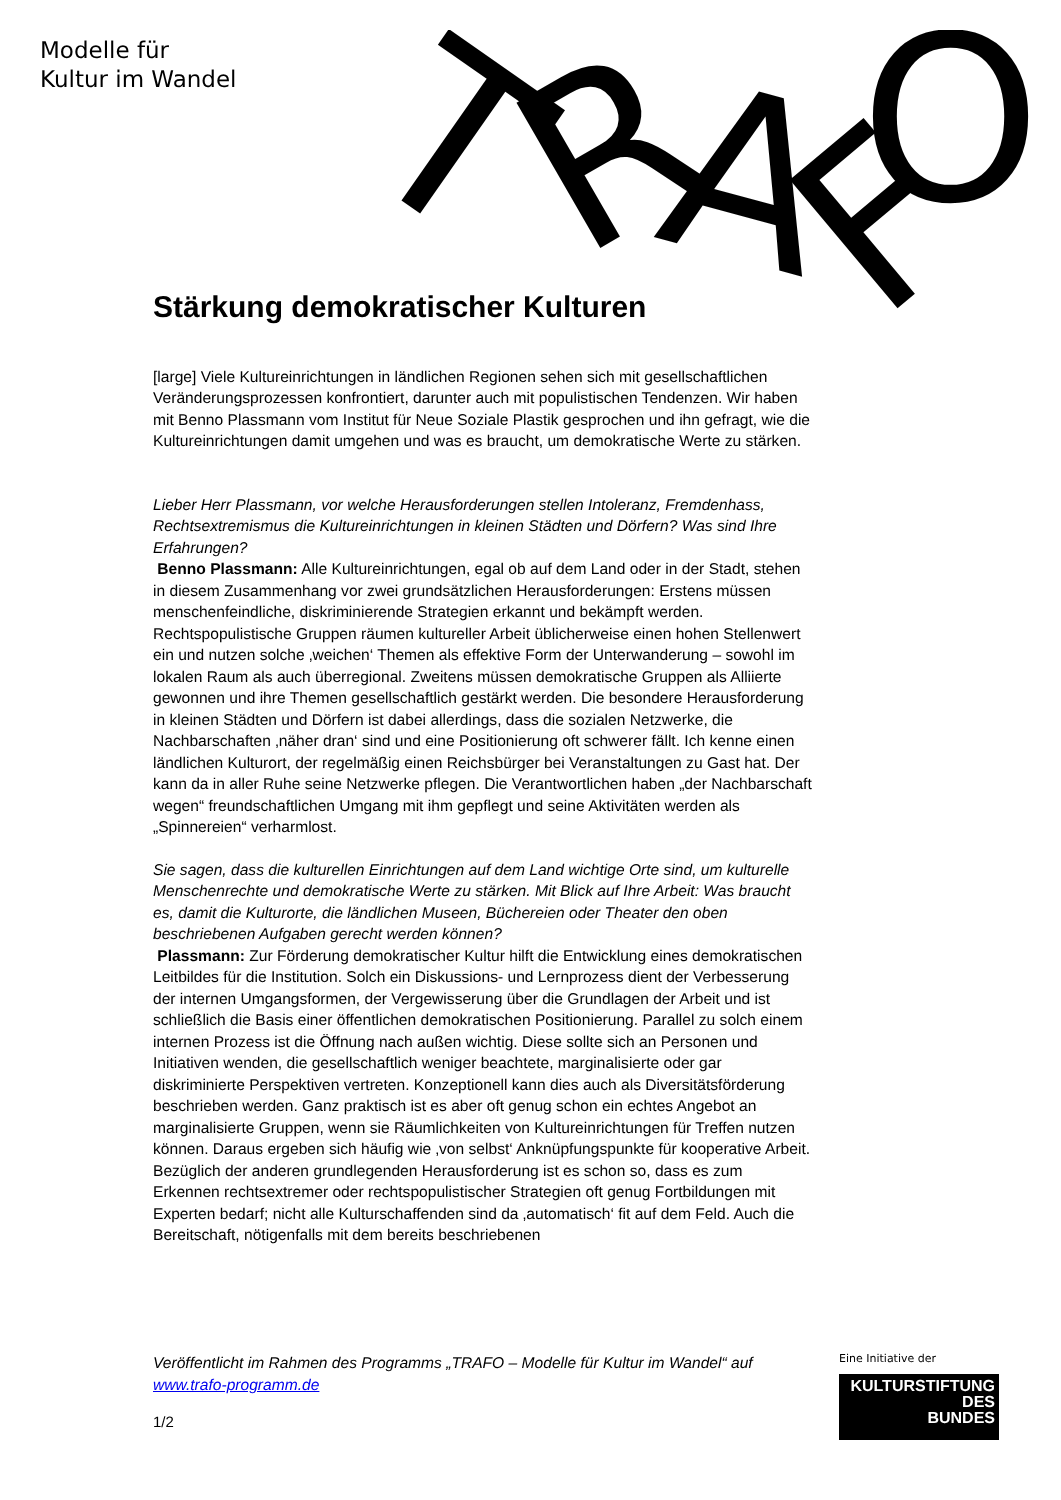Modelle für
Kultur im Wandel
T
R
A
F
O
Stärkung demokratischer Kulturen
[large] Viele Kultureinrichtungen in ländlichen Regionen sehen sich mit gesellschaftlichen Veränderungsprozessen konfrontiert, darunter auch mit populistischen Tendenzen. Wir haben mit Benno Plassmann vom Institut für Neue Soziale Plastik gesprochen und ihn gefragt, wie die Kultureinrichtungen damit umgehen und was es braucht, um demokratische Werte zu stärken.
Lieber Herr Plassmann, vor welche Herausforderungen stellen Intoleranz, Fremdenhass, Rechtsextremismus die Kultureinrichtungen in kleinen Städten und Dörfern? Was sind Ihre Erfahrungen?
Benno Plassmann: Alle Kultureinrichtungen, egal ob auf dem Land oder in der Stadt, stehen in diesem Zusammenhang vor zwei grundsätzlichen Herausforderungen: Erstens müssen menschenfeindliche, diskriminierende Strategien erkannt und bekämpft werden. Rechtspopulistische Gruppen räumen kultureller Arbeit üblicherweise einen hohen Stellenwert ein und nutzen solche ‚weichen‘ Themen als effektive Form der Unterwanderung – sowohl im lokalen Raum als auch überregional. Zweitens müssen demokratische Gruppen als Alliierte gewonnen und ihre Themen gesellschaftlich gestärkt werden. Die besondere Herausforderung in kleinen Städten und Dörfern ist dabei allerdings, dass die sozialen Netzwerke, die Nachbarschaften ‚näher dran‘ sind und eine Positionierung oft schwerer fällt. Ich kenne einen ländlichen Kulturort, der regelmäßig einen Reichsbürger bei Veranstaltungen zu Gast hat. Der kann da in aller Ruhe seine Netzwerke pflegen. Die Verantwortlichen haben „der Nachbarschaft wegen“ freundschaftlichen Umgang mit ihm gepflegt und seine Aktivitäten werden als „Spinnereien“ verharmlost.
Sie sagen, dass die kulturellen Einrichtungen auf dem Land wichtige Orte sind, um kulturelle Menschenrechte und demokratische Werte zu stärken. Mit Blick auf Ihre Arbeit: Was braucht es, damit die Kulturorte, die ländlichen Museen, Büchereien oder Theater den oben beschriebenen Aufgaben gerecht werden können?
Plassmann: Zur Förderung demokratischer Kultur hilft die Entwicklung eines demokratischen Leitbildes für die Institution. Solch ein Diskussions- und Lernprozess dient der Verbesserung der internen Umgangsformen, der Vergewisserung über die Grundlagen der Arbeit und ist schließlich die Basis einer öffentlichen demokratischen Positionierung. Parallel zu solch einem internen Prozess ist die Öffnung nach außen wichtig. Diese sollte sich an Personen und Initiativen wenden, die gesellschaftlich weniger beachtete, marginalisierte oder gar diskriminierte Perspektiven vertreten. Konzeptionell kann dies auch als Diversitätsförderung beschrieben werden. Ganz praktisch ist es aber oft genug schon ein echtes Angebot an marginalisierte Gruppen, wenn sie Räumlichkeiten von Kultureinrichtungen für Treffen nutzen können. Daraus ergeben sich häufig wie ‚von selbst‘ Anknüpfungspunkte für kooperative Arbeit. Bezüglich der anderen grundlegenden Herausforderung ist es schon so, dass es zum Erkennen rechtsextremer oder rechtspopulistischer Strategien oft genug Fortbildungen mit Experten bedarf; nicht alle Kulturschaffenden sind da ‚automatisch‘ fit auf dem Feld. Auch die Bereitschaft, nötigenfalls mit dem bereits beschriebenen
Veröffentlicht im Rahmen des Programms „TRAFO – Modelle für Kultur im Wandel“ auf www.trafo-programm.de
1/2
Eine Initiative der
KULTURSTIFTUNG
DES
BUNDES